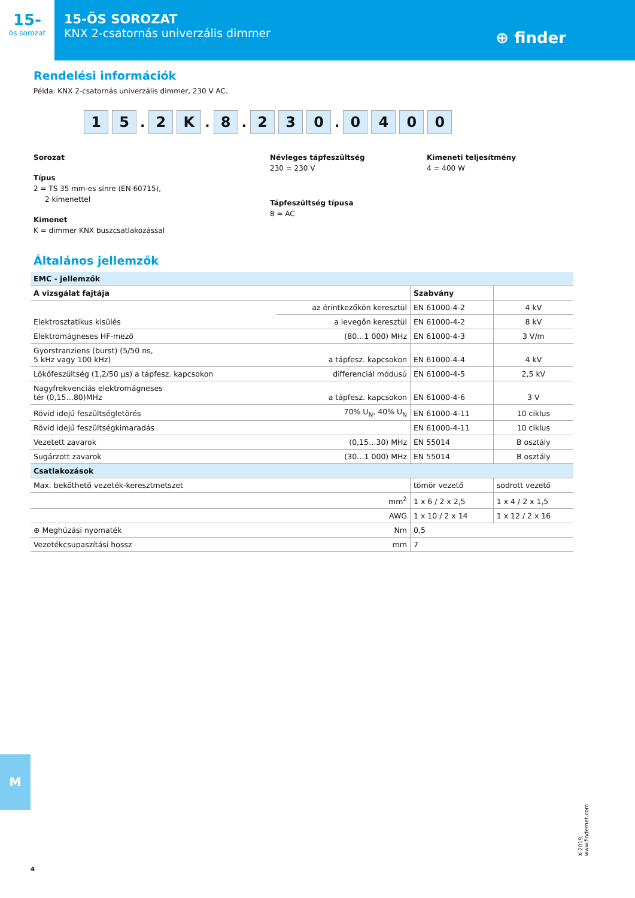15-
ös sorozat
15-ÖS SOROZAT
KNX 2-csatornás univerzális dimmer
⊕ finder
Rendelési információk
Példa: KNX 2-csatornás univerzális dimmer, 230 V AC.
1 5
.
2 K
.
8
.
2 3 0
.
0 4 0 0
Sorozat
Típus
2 = TS 35 mm-es sínre (EN 60715),
2 kimenettel
Kimenet
K = dimmer KNX buszcsatlakozással
Névleges tápfeszültség
230 = 230 V
Tápfeszültség típusa
8 = AC
Kimeneti teljesítmény
4 = 400 W
Általános jellemzők
| EMC - jellemzők | | | |
| A vizsgálat fajtája | | Szabvány | |
| Elektrosztatikus kisülés | az érintkezőkön keresztül | EN 61000-4-2 | 4 kV |
| | a levegőn keresztül | EN 61000-4-2 | 8 kV |
| Elektromágneses HF-mező | (80…1 000) MHz | EN 61000-4-3 | 3 V/m |
| Gyorstranziens (burst) (5/50 ns, 5 kHz vagy 100 kHz) | a tápfesz. kapcsokon | EN 61000-4-4 | 4 kV |
| Lökőfeszültség (1,2/50 µs) a tápfesz. kapcsokon | differenciál módusú | EN 61000-4-5 | 2,5 kV |
| Nagyfrekvenciás elektromágneses tér (0,15…80)MHz | a tápfesz. kapcsokon | EN 61000-4-6 | 3 V |
| Rövid idejű feszültségletörés | 70% U<sub>N</sub>, 40% U<sub>N</sub> | EN 61000-4-11 | 10 ciklus |
| Rövid idejű feszültségkimaradás | | EN 61000-4-11 | 10 ciklus |
| Vezetett zavarok | (0,15…30) MHz | EN 55014 | B osztály |
| Sugárzott zavarok | (30…1 000) MHz | EN 55014 | B osztály |
| Csatlakozások | | | |
| Max. beköthető vezeték-keresztmetszet | | tömör vezető | sodrott vezető |
| | mm<sup>2</sup> | 1 x 6 / 2 x 2,5 | 1 x 4 / 2 x 1,5 |
| | AWG | 1 x 10 / 2 x 14 | 1 x 12 / 2 x 16 |
| ⊕ Meghúzási nyomaték | Nm | 0,5 | |
| Vezetékcsupaszítási hossz | mm | 7 | |
M
4
X-2019, www.findernet.com